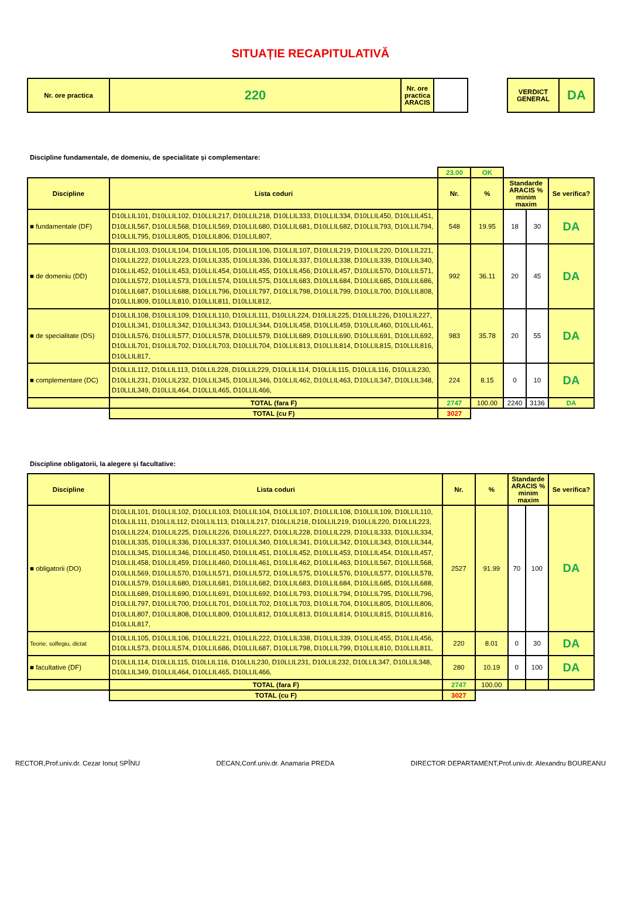SITUAȚIE RECAPITULATIVĂ
| Nr. ore practica | 220 | Nr. ore practica ARACIS | | | VERDICT GENERAL | DA |
Discipline fundamentale, de domeniu, de specialitate și complementare:
| | | 23.00 | OK | | | |
| Discipline | Lista coduri | Nr. | % | Standarde ARACIS % minim maxim | | Se verifica? |
| ■ fundamentale (DF) | D10LLIL101, D10LLIL102, D10LLIL217, D10LLIL218, D10LLIL333, D10LLIL334, D10LLIL450, D10LLIL451, D10LLIL567, D10LLIL568, D10LLIL569, D10LLIL680, D10LLIL681, D10LLIL682, D10LLIL793, D10LLIL794, D10LLIL795, D10LLIL805, D10LLIL806, D10LLIL807, | 548 | 19.95 | 18 | 30 | DA |
| ■ de domeniu (DD) | D10LLIL103, D10LLIL104, D10LLIL105, D10LLIL106, D10LLIL107, D10LLIL219, D10LLIL220, D10LLIL221, D10LLIL222, D10LLIL223, D10LLIL335, D10LLIL336, D10LLIL337, D10LLIL338, D10LLIL339, D10LLIL340, D10LLIL452, D10LLIL453, D10LLIL454, D10LLIL455, D10LLIL456, D10LLIL457, D10LLIL570, D10LLIL571, D10LLIL572, D10LLIL573, D10LLIL574, D10LLIL575, D10LLIL683, D10LLIL684, D10LLIL685, D10LLIL686, D10LLIL687, D10LLIL688, D10LLIL796, D10LLIL797, D10LLIL798, D10LLIL799, D10LLIL700, D10LLIL808, D10LLIL809, D10LLIL810, D10LLIL811, D10LLIL812, | 992 | 36.11 | 20 | 45 | DA |
| ■ de specialitate (DS) | D10LLIL108, D10LLIL109, D10LLIL110, D10LLIL111, D10LLIL224, D10LLIL225, D10LLIL226, D10LLIL227, D10LLIL341, D10LLIL342, D10LLIL343, D10LLIL344, D10LLIL458, D10LLIL459, D10LLIL460, D10LLIL461, D10LLIL576, D10LLIL577, D10LLIL578, D10LLIL579, D10LLIL689, D10LLIL690, D10LLIL691, D10LLIL692, D10LLIL701, D10LLIL702, D10LLIL703, D10LLIL704, D10LLIL813, D10LLIL814, D10LLIL815, D10LLIL816, D10LLIL817, | 983 | 35.78 | 20 | 55 | DA |
| ■ complementare (DC) | D10LLIL112, D10LLIL113, D10LLIL228, D10LLIL229, D10LLIL114, D10LLIL115, D10LLIL116, D10LLIL230, D10LLIL231, D10LLIL232, D10LLIL345, D10LLIL346, D10LLIL462, D10LLIL463, D10LLIL347, D10LLIL348, D10LLIL349, D10LLIL464, D10LLIL465, D10LLIL466, | 224 | 8.15 | 0 | 10 | DA |
| | TOTAL (fara F) | 2747 | 100.00 | 2240 | 3136 | DA |
| | TOTAL (cu F) | 3027 | | | | |
Discipline obligatorii, la alegere și facultative:
| Discipline | Lista coduri | Nr. | % | Standarde ARACIS % minim maxim | | Se verifica? |
| --- | --- | --- | --- | --- | --- | --- |
| ■ obligatorii (DO) | D10LLIL101, D10LLIL102, D10LLIL103, D10LLIL104, D10LLIL107, D10LLIL108, D10LLIL109, D10LLIL110, D10LLIL111, D10LLIL112, D10LLIL113, D10LLIL217, D10LLIL218, D10LLIL219, D10LLIL220, D10LLIL223, D10LLIL224, D10LLIL225, D10LLIL226, D10LLIL227, D10LLIL228, D10LLIL229, D10LLIL333, D10LLIL334, D10LLIL335, D10LLIL336, D10LLIL337, D10LLIL340, D10LLIL341, D10LLIL342, D10LLIL343, D10LLIL344, D10LLIL345, D10LLIL346, D10LLIL450, D10LLIL451, D10LLIL452, D10LLIL453, D10LLIL454, D10LLIL457, D10LLIL458, D10LLIL459, D10LLIL460, D10LLIL461, D10LLIL462, D10LLIL463, D10LLIL567, D10LLIL568, D10LLIL569, D10LLIL570, D10LLIL571, D10LLIL572, D10LLIL575, D10LLIL576, D10LLIL577, D10LLIL578, D10LLIL579, D10LLIL680, D10LLIL681, D10LLIL682, D10LLIL683, D10LLIL684, D10LLIL685, D10LLIL688, D10LLIL689, D10LLIL690, D10LLIL691, D10LLIL692, D10LLIL793, D10LLIL794, D10LLIL795, D10LLIL796, D10LLIL797, D10LLIL700, D10LLIL701, D10LLIL702, D10LLIL703, D10LLIL704, D10LLIL805, D10LLIL806, D10LLIL807, D10LLIL808, D10LLIL809, D10LLIL812, D10LLIL813, D10LLIL814, D10LLIL815, D10LLIL816, D10LLIL817, | 2527 | 91.99 | 70 | 100 | DA |
| Teorie, solfegiu, dictat | D10LLIL105, D10LLIL106, D10LLIL221, D10LLIL222, D10LLIL338, D10LLIL339, D10LLIL455, D10LLIL456, D10LLIL573, D10LLIL574, D10LLIL686, D10LLIL687, D10LLIL798, D10LLIL799, D10LLIL810, D10LLIL811, | 220 | 8.01 | 0 | 30 | DA |
| ■ facultative (DF) | D10LLIL114, D10LLIL115, D10LLIL116, D10LLIL230, D10LLIL231, D10LLIL232, D10LLIL347, D10LLIL348, D10LLIL349, D10LLIL464, D10LLIL465, D10LLIL466, | 280 | 10.19 | 0 | 100 | DA |
| | TOTAL (fara F) | 2747 | 100.00 | | | |
| | TOTAL (cu F) | 3027 | | | | |
RECTOR,Prof.univ.dr. Cezar Ionuț SPÎNU DECAN,Conf.univ.dr. Anamaria PREDA DIRECTOR DEPARTAMENT,Prof.univ.dr. Alexandru BOUREANU